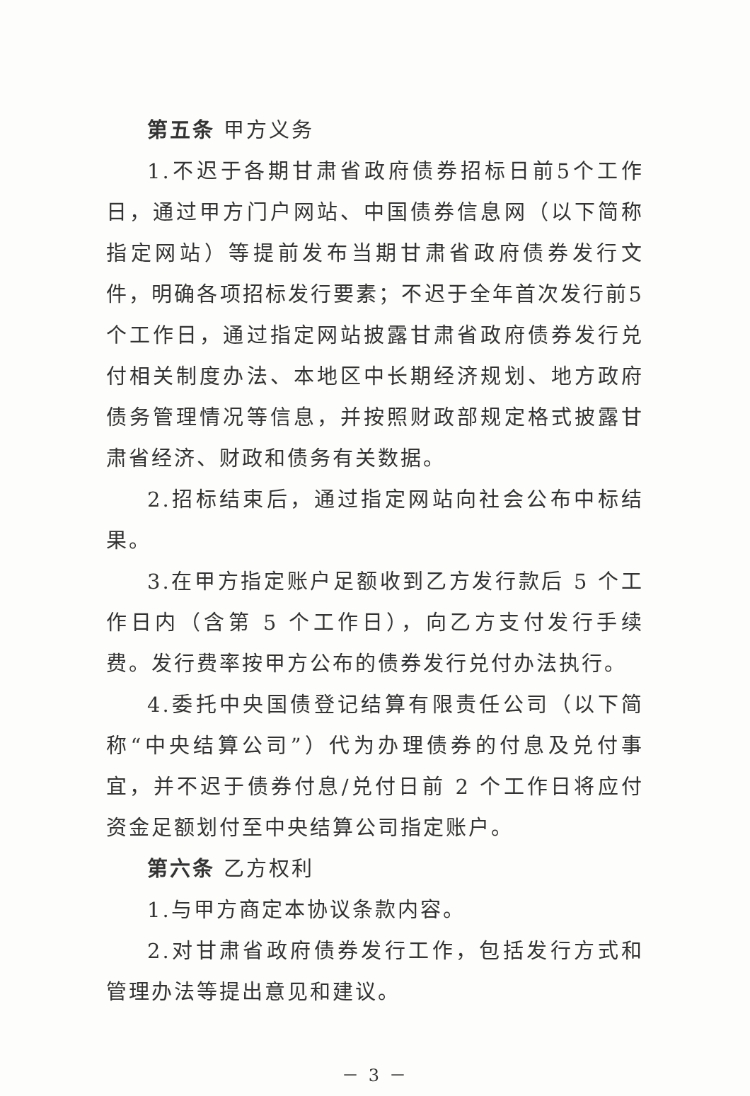第五条 甲方义务
1.不迟于各期甘肃省政府债券招标日前5个工作日，通过甲方门户网站、中国债券信息网（以下简称指定网站）等提前发布当期甘肃省政府债券发行文件，明确各项招标发行要素；不迟于全年首次发行前5个工作日，通过指定网站披露甘肃省政府债券发行兑付相关制度办法、本地区中长期经济规划、地方政府债务管理情况等信息，并按照财政部规定格式披露甘肃省经济、财政和债务有关数据。
2.招标结束后，通过指定网站向社会公布中标结果。
3.在甲方指定账户足额收到乙方发行款后 5 个工作日内（含第 5 个工作日），向乙方支付发行手续费。发行费率按甲方公布的债券发行兑付办法执行。
4.委托中央国债登记结算有限责任公司（以下简称“中央结算公司”）代为办理债券的付息及兑付事宜，并不迟于债券付息/兑付日前 2 个工作日将应付资金足额划付至中央结算公司指定账户。
第六条 乙方权利
1.与甲方商定本协议条款内容。
2.对甘肃省政府债券发行工作，包括发行方式和管理办法等提出意见和建议。
－ 3 －